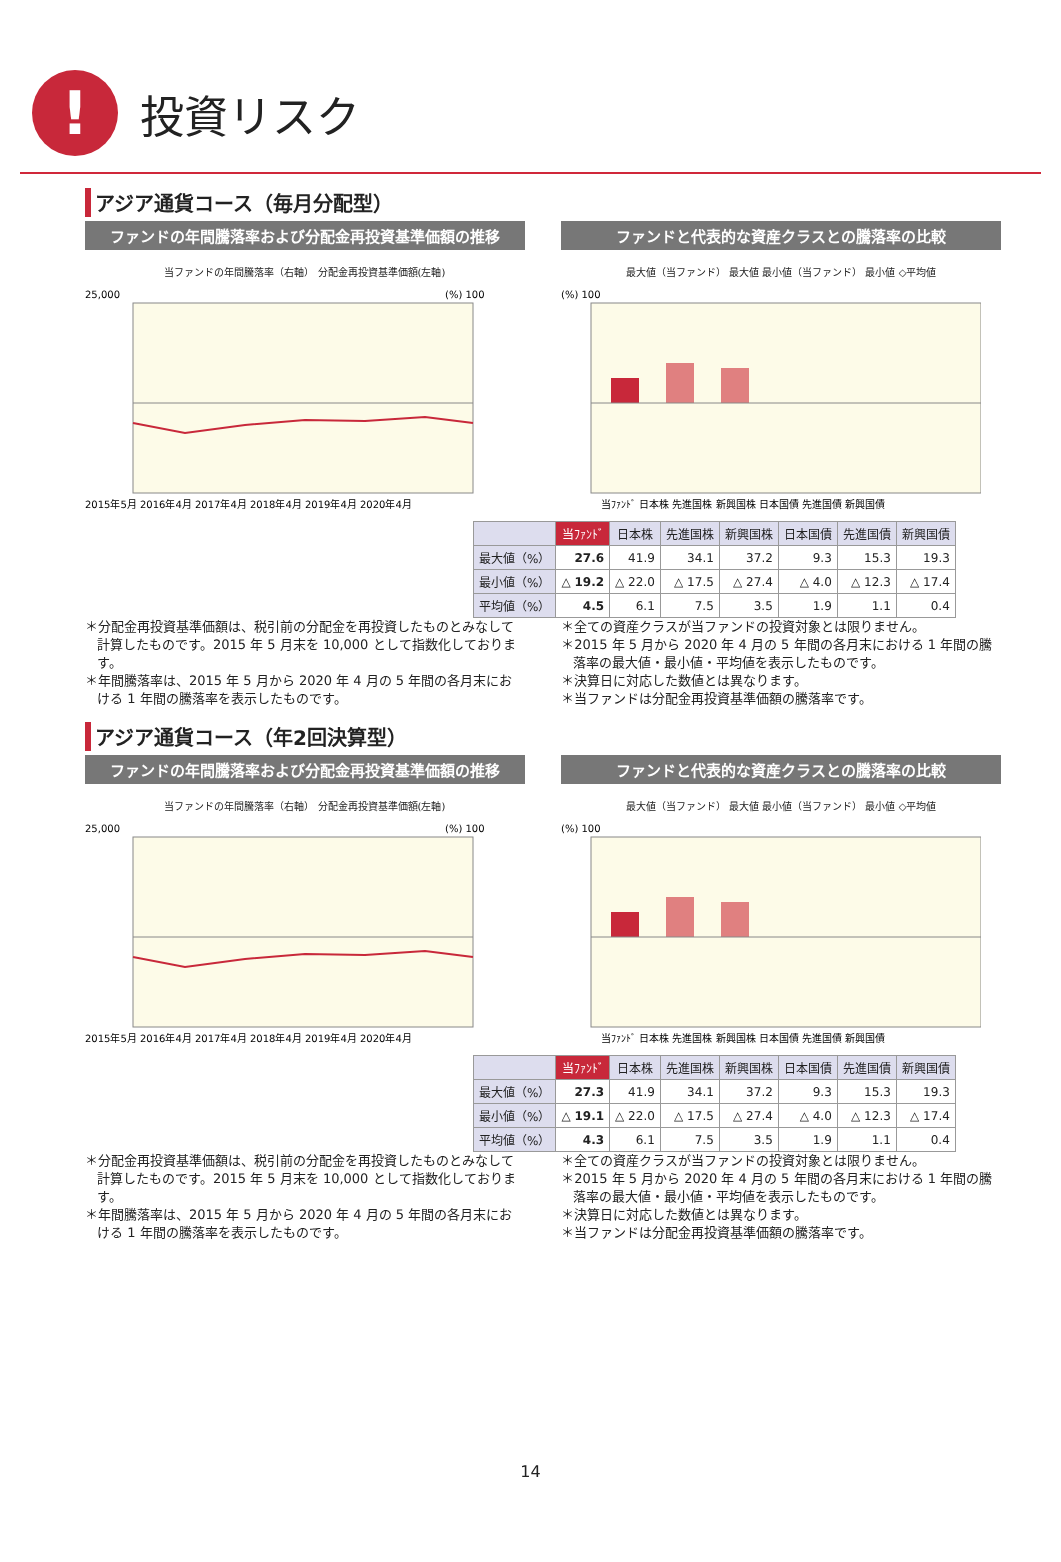!
投資リスク
アジア通貨コース（毎月分配型）
ファンドの年間騰落率および分配金再投資基準価額の推移
当ファンドの年間騰落率（右軸） 分配金再投資基準価額(左軸)
25,000
(%) 100
2015年5月 2016年4月 2017年4月 2018年4月 2019年4月 2020年4月
ファンドと代表的な資産クラスとの騰落率の比較
最大値（当ファンド） 最大値 最小値（当ファンド） 最小値 ◇平均値
(%) 100
当ﾌｧﾝﾄﾞ 日本株 先進国株 新興国株 日本国債 先進国債 新興国債
| | 当ﾌｧﾝﾄﾞ | 日本株 | 先進国株 | 新興国株 | 日本国債 | 先進国債 | 新興国債 |
| --- | --- | --- | --- | --- | --- | --- | --- |
| 最大値（%） | 27.6 | 41.9 | 34.1 | 37.2 | 9.3 | 15.3 | 19.3 |
| 最小値（%） | △ 19.2 | △ 22.0 | △ 17.5 | △ 27.4 | △ 4.0 | △ 12.3 | △ 17.4 |
| 平均値（%） | 4.5 | 6.1 | 7.5 | 3.5 | 1.9 | 1.1 | 0.4 |
＊分配金再投資基準価額は、税引前の分配金を再投資したものとみなして計算したものです。2015 年 5 月末を 10,000 として指数化しております。
＊年間騰落率は、2015 年 5 月から 2020 年 4 月の 5 年間の各月末における 1 年間の騰落率を表示したものです。
＊全ての資産クラスが当ファンドの投資対象とは限りません。
＊2015 年 5 月から 2020 年 4 月の 5 年間の各月末における 1 年間の騰落率の最大値・最小値・平均値を表示したものです。
＊決算日に対応した数値とは異なります。
＊当ファンドは分配金再投資基準価額の騰落率です。
アジア通貨コース（年2回決算型）
ファンドの年間騰落率および分配金再投資基準価額の推移
当ファンドの年間騰落率（右軸） 分配金再投資基準価額(左軸)
25,000
(%) 100
2015年5月 2016年4月 2017年4月 2018年4月 2019年4月 2020年4月
ファンドと代表的な資産クラスとの騰落率の比較
最大値（当ファンド） 最大値 最小値（当ファンド） 最小値 ◇平均値
(%) 100
当ﾌｧﾝﾄﾞ 日本株 先進国株 新興国株 日本国債 先進国債 新興国債
| | 当ﾌｧﾝﾄﾞ | 日本株 | 先進国株 | 新興国株 | 日本国債 | 先進国債 | 新興国債 |
| --- | --- | --- | --- | --- | --- | --- | --- |
| 最大値（%） | 27.3 | 41.9 | 34.1 | 37.2 | 9.3 | 15.3 | 19.3 |
| 最小値（%） | △ 19.1 | △ 22.0 | △ 17.5 | △ 27.4 | △ 4.0 | △ 12.3 | △ 17.4 |
| 平均値（%） | 4.3 | 6.1 | 7.5 | 3.5 | 1.9 | 1.1 | 0.4 |
＊分配金再投資基準価額は、税引前の分配金を再投資したものとみなして計算したものです。2015 年 5 月末を 10,000 として指数化しております。
＊年間騰落率は、2015 年 5 月から 2020 年 4 月の 5 年間の各月末における 1 年間の騰落率を表示したものです。
＊全ての資産クラスが当ファンドの投資対象とは限りません。
＊2015 年 5 月から 2020 年 4 月の 5 年間の各月末における 1 年間の騰落率の最大値・最小値・平均値を表示したものです。
＊決算日に対応した数値とは異なります。
＊当ファンドは分配金再投資基準価額の騰落率です。
14